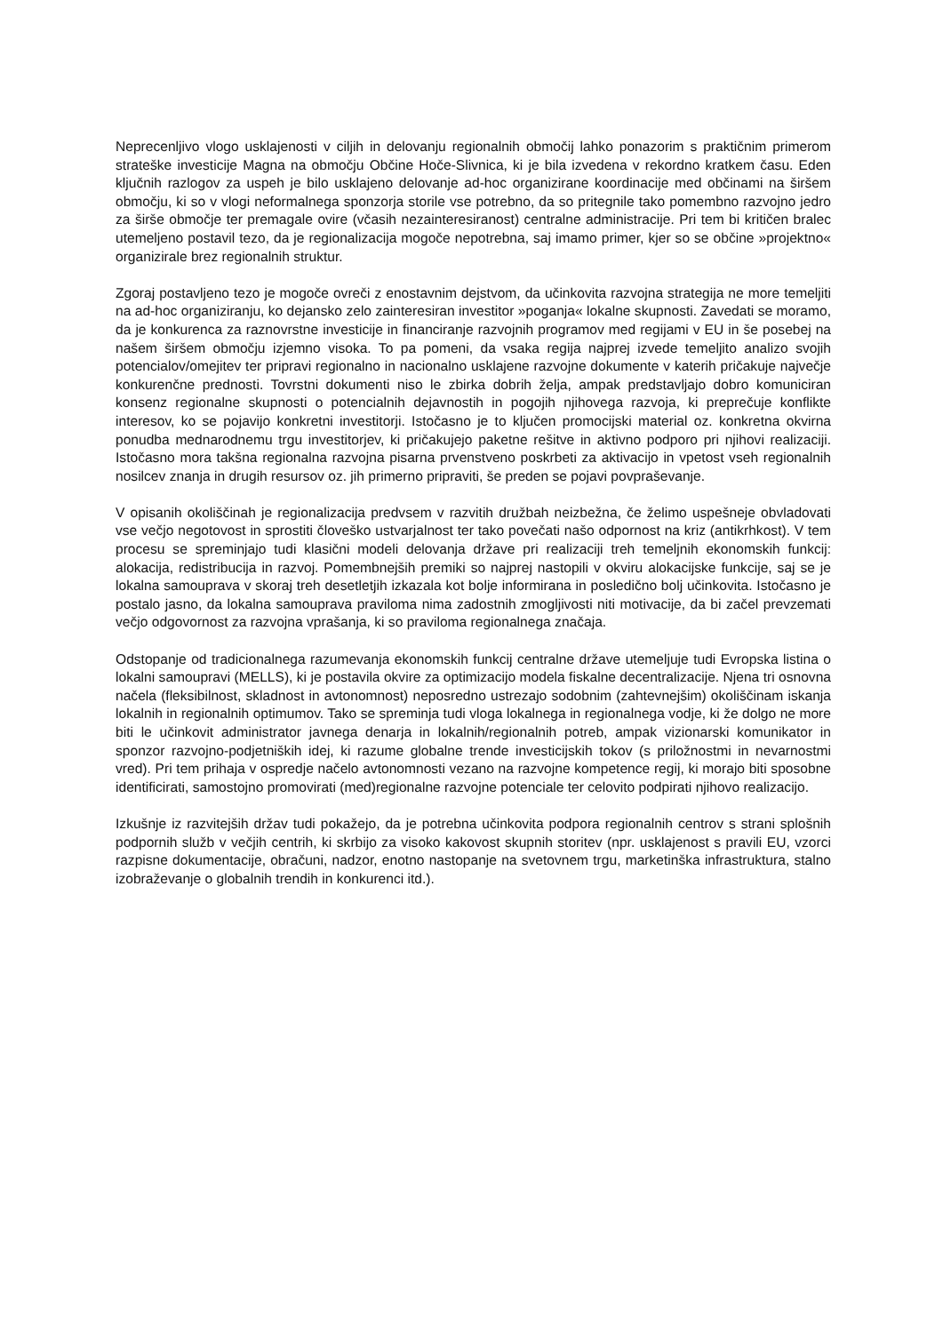Neprecenljivo vlogo usklajenosti v ciljih in delovanju regionalnih območij lahko ponazorim s praktičnim primerom strateške investicije Magna na območju Občine Hoče-Slivnica, ki je bila izvedena v rekordno kratkem času. Eden ključnih razlogov za uspeh je bilo usklajeno delovanje ad-hoc organizirane koordinacije med občinami na širšem območju, ki so v vlogi neformalnega sponzorja storile vse potrebno, da so pritegnile tako pomembno razvojno jedro za širše območje ter premagale ovire (včasih nezainteresiranost) centralne administracije. Pri tem bi kritičen bralec utemeljeno postavil tezo, da je regionalizacija mogoče nepotrebna, saj imamo primer, kjer so se občine »projektno« organizirale brez regionalnih struktur.
Zgoraj postavljeno tezo je mogoče ovreči z enostavnim dejstvom, da učinkovita razvojna strategija ne more temeljiti na ad-hoc organiziranju, ko dejansko zelo zainteresiran investitor »poganja« lokalne skupnosti. Zavedati se moramo, da je konkurenca za raznovrstne investicije in financiranje razvojnih programov med regijami v EU in še posebej na našem širšem območju izjemno visoka. To pa pomeni, da vsaka regija najprej izvede temeljito analizo svojih potencialov/omejitev ter pripravi regionalno in nacionalno usklajene razvojne dokumente v katerih pričakuje največje konkurenčne prednosti. Tovrstni dokumenti niso le zbirka dobrih želja, ampak predstavljajo dobro komuniciran konsenz regionalne skupnosti o potencialnih dejavnostih in pogojih njihovega razvoja, ki preprečuje konflikte interesov, ko se pojavijo konkretni investitorji. Istočasno je to ključen promocijski material oz. konkretna okvirna ponudba mednarodnemu trgu investitorjev, ki pričakujejo paketne rešitve in aktivno podporo pri njihovi realizaciji. Istočasno mora takšna regionalna razvojna pisarna prvenstveno poskrbeti za aktivacijo in vpetost vseh regionalnih nosilcev znanja in drugih resursov oz. jih primerno pripraviti, še preden se pojavi povpraševanje.
V opisanih okoliščinah je regionalizacija predvsem v razvitih družbah neizbežna, če želimo uspešneje obvladovati vse večjo negotovost in sprostiti človeško ustvarjalnost ter tako povečati našo odpornost na kriz (antikrhkost). V tem procesu se spreminjajo tudi klasični modeli delovanja države pri realizaciji treh temeljnih ekonomskih funkcij: alokacija, redistribucija in razvoj. Pomembnejših premiki so najprej nastopili v okviru alokacijske funkcije, saj se je lokalna samouprava v skoraj treh desetletjih izkazala kot bolje informirana in posledično bolj učinkovita. Istočasno je postalo jasno, da lokalna samouprava praviloma nima zadostnih zmogljivosti niti motivacije, da bi začel prevzemati večjo odgovornost za razvojna vprašanja, ki so praviloma regionalnega značaja.
Odstopanje od tradicionalnega razumevanja ekonomskih funkcij centralne države utemeljuje tudi Evropska listina o lokalni samoupravi (MELLS), ki je postavila okvire za optimizacijo modela fiskalne decentralizacije. Njena tri osnovna načela (fleksibilnost, skladnost in avtonomnost) neposredno ustrezajo sodobnim (zahtevnejšim) okoliščinam iskanja lokalnih in regionalnih optimumov. Tako se spreminja tudi vloga lokalnega in regionalnega vodje, ki že dolgo ne more biti le učinkovit administrator javnega denarja in lokalnih/regionalnih potreb, ampak vizionarski komunikator in sponzor razvojno-podjetniških idej, ki razume globalne trende investicijskih tokov (s priložnostmi in nevarnostmi vred). Pri tem prihaja v ospredje načelo avtonomnosti vezano na razvojne kompetence regij, ki morajo biti sposobne identificirati, samostojno promovirati (med)regionalne razvojne potenciale ter celovito podpirati njihovo realizacijo.
Izkušnje iz razvitejših držav tudi pokažejo, da je potrebna učinkovita podpora regionalnih centrov s strani splošnih podpornih služb v večjih centrih, ki skrbijo za visoko kakovost skupnih storitev (npr. usklajenost s pravili EU, vzorci razpisne dokumentacije, obračuni, nadzor, enotno nastopanje na svetovnem trgu, marketinška infrastruktura, stalno izobraževanje o globalnih trendih in konkurenci itd.).